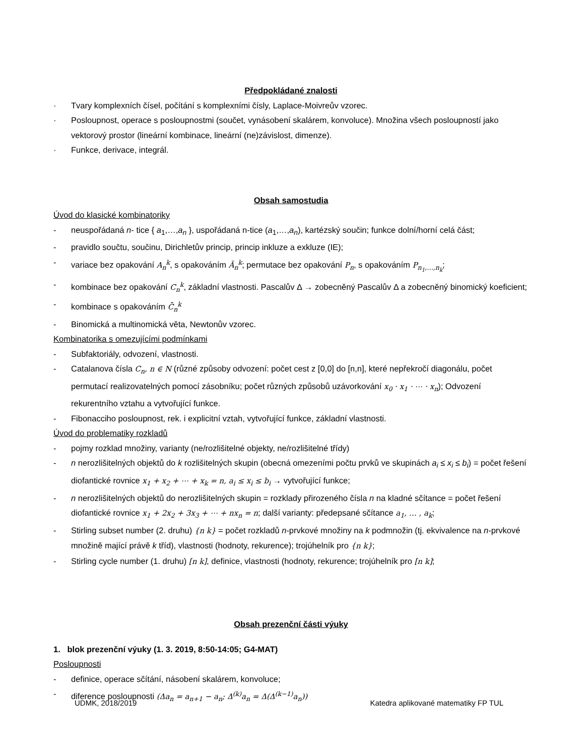Předpokládané znalosti
· Tvary komplexních čísel, počítání s komplexními čísly, Laplace-Moivreův vzorec.
· Posloupnost, operace s posloupnostmi (součet, vynásobení skalárem, konvoluce). Množina všech posloupností jako vektorový prostor (lineární kombinace, lineární (ne)závislost, dimenze).
· Funkce, derivace, integrál.
Obsah samostudia
Úvod do klasické kombinatoriky
- neuspořádaná n- tice { a<sub>1</sub>,…,a<sub>n</sub> }, uspořádaná n-tice (a<sub>1</sub>,…,a<sub>n</sub>), kartézský součin; funkce dolní/horní celá část;
- pravidlo součtu, součinu, Dirichletův princip, princip inkluze a exkluze (IE);
- variace bez opakování A<sub>n</sub><sup>k</sup>, s opakováním Ā<sub>n</sub><sup>k</sup>; permutace bez opakování P<sub>n</sub>, s opakováním P<sub>n<sub>1</sub>,…,n<sub>k</sub></sub>;
- kombinace bez opakování C<sub>n</sub><sup>k</sup>, základní vlastnosti. Pascalův Δ → zobecněný Pascalův Δ a zobecněný binomický koeficient;
- kombinace s opakováním C̄<sub>n</sub><sup>k</sup>
- Binomická a multinomická věta, Newtonův vzorec.
Kombinatorika s omezujícími podmínkami
- Subfaktoriály, odvození, vlastnosti.
- Catalanova čísla C<sub>n</sub>, n ∈ N (různé způsoby odvození: počet cest z [0,0] do [n,n], které nepřekročí diagonálu, počet permutací realizovatelných pomocí zásobníku; počet různých způsobů uzávorkování x<sub>0</sub> · x<sub>1</sub> · ⋯ · x<sub>n</sub>); Odvození rekurentního vztahu a vytvořující funkce.
- Fibonacciho posloupnost, rek. i explicitní vztah, vytvořující funkce, základní vlastnosti.
Úvod do problematiky rozkladů
- pojmy rozklad množiny, varianty (ne/rozlišitelné objekty, ne/rozlišitelné třídy)
- n nerozlišitelných objektů do k rozlišitelných skupin (obecná omezeními počtu prvků ve skupinách a<sub>i</sub> ≤ x<sub>i</sub> ≤ b<sub>i</sub>) = počet řešení diofantické rovnice x<sub>1</sub> + x<sub>2</sub> + ⋯ + x<sub>k</sub> = n, a<sub>i</sub> ≤ x<sub>i</sub> ≤ b<sub>i</sub> → vytvořující funkce;
- n nerozlišitelných objektů do nerozlišitelných skupin = rozklady přirozeného čísla n na kladné sčítance = počet řešení diofantické rovnice x<sub>1</sub> + 2x<sub>2</sub> + 3x<sub>3</sub> + ⋯ + nx<sub>n</sub> = n; další varianty: předepsané sčítance a<sub>1</sub>, … , a<sub>k</sub>;
- Stirling subset number (2. druhu) {n k} = počet rozkladů n-prvkové množiny na k podmnožin (tj. ekvivalence na n-prvkové množině mající právě k tříd), vlastnosti (hodnoty, rekurence); trojúhelník pro {n k};
- Stirling cycle number (1. druhu) [n k], definice, vlastnosti (hodnoty, rekurence; trojúhelník pro [n k];
Obsah prezenční části výuky
1. blok prezenční výuky (1. 3. 2019, 8:50-14:05; G4-MAT)
Posloupnosti
- definice, operace sčítání, násobení skalárem, konvoluce;
- diference posloupnosti (Δa<sub>n</sub> = a<sub>n+1</sub> − a<sub>n</sub>; Δ<sup>(k)</sup>a<sub>n</sub> = Δ(Δ<sup>(k−1)</sup>a<sub>n</sub>))
UDMK, 2018/2019 Katedra aplikované matematiky FP TUL